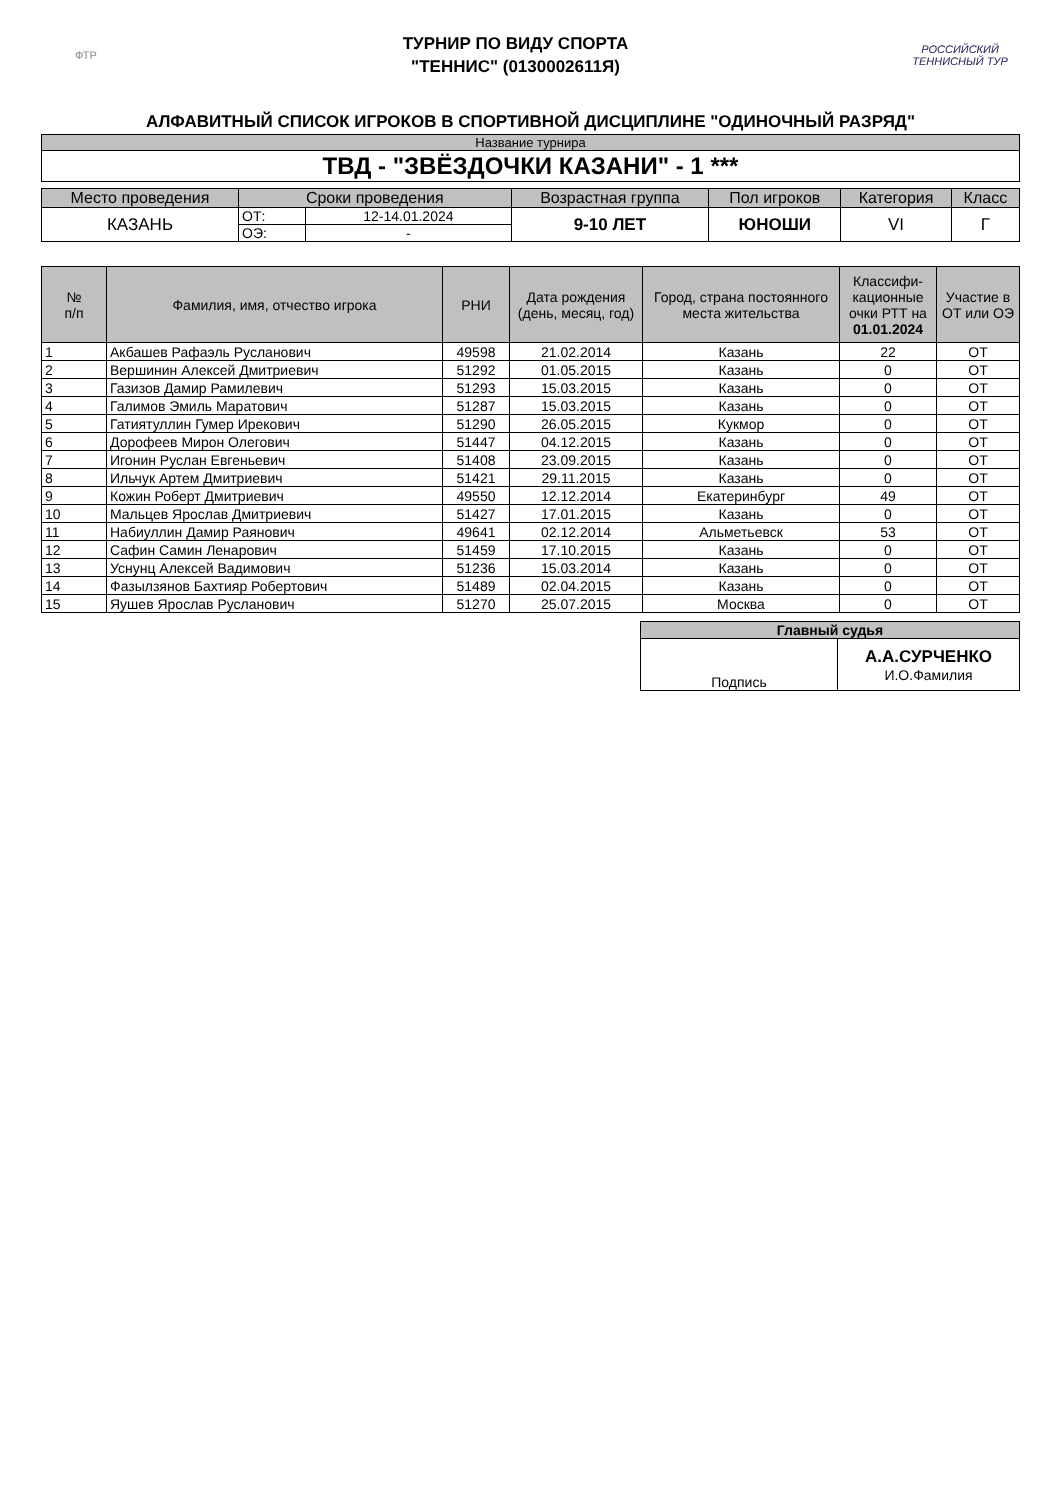ФТР
ТУРНИР ПО ВИДУ СПОРТА
"ТЕННИС" (0130002611Я)
РОССИЙСКИЙ ТЕННИСНЫЙ ТУР
АЛФАВИТНЫЙ СПИСОК ИГРОКОВ В СПОРТИВНОЙ ДИСЦИПЛИНЕ "ОДИНОЧНЫЙ РАЗРЯД"
| Название турнира |
| ТВД - "ЗВЁЗДОЧКИ КАЗАНИ" - 1 *** |
| Место проведения | Сроки проведения | | Возрастная группа | Пол игроков | Категория | Класс |
| --- | --- | --- | --- | --- | --- | --- |
| КАЗАНЬ | ОТ: | 12-14.01.2024 | 9-10 ЛЕТ | ЮНОШИ | VI | Г |
| | ОЭ: | - | | | | |
| № п/п | Фамилия, имя, отчество игрока | РНИ | Дата рождения (день, месяц, год) | Город, страна постоянного места жительства | Классифи-кационные очки РТТ на 01.01.2024 | Участие в ОТ или ОЭ |
| --- | --- | --- | --- | --- | --- | --- |
| 1 | Акбашев Рафаэль Русланович | 49598 | 21.02.2014 | Казань | 22 | ОТ |
| 2 | Вершинин Алексей Дмитриевич | 51292 | 01.05.2015 | Казань | 0 | ОТ |
| 3 | Газизов Дамир Рамилевич | 51293 | 15.03.2015 | Казань | 0 | ОТ |
| 4 | Галимов Эмиль Маратович | 51287 | 15.03.2015 | Казань | 0 | ОТ |
| 5 | Гатиятуллин Гумер Ирекович | 51290 | 26.05.2015 | Кукмор | 0 | ОТ |
| 6 | Дорофеев Мирон Олегович | 51447 | 04.12.2015 | Казань | 0 | ОТ |
| 7 | Игонин Руслан Евгеньевич | 51408 | 23.09.2015 | Казань | 0 | ОТ |
| 8 | Ильчук Артем Дмитриевич | 51421 | 29.11.2015 | Казань | 0 | ОТ |
| 9 | Кожин Роберт Дмитриевич | 49550 | 12.12.2014 | Екатеринбург | 49 | ОТ |
| 10 | Мальцев Ярослав Дмитриевич | 51427 | 17.01.2015 | Казань | 0 | ОТ |
| 11 | Набиуллин Дамир Раянович | 49641 | 02.12.2014 | Альметьевск | 53 | ОТ |
| 12 | Сафин Самин Ленарович | 51459 | 17.10.2015 | Казань | 0 | ОТ |
| 13 | Уснунц Алексей Вадимович | 51236 | 15.03.2014 | Казань | 0 | ОТ |
| 14 | Фазылзянов Бахтияр Робертович | 51489 | 02.04.2015 | Казань | 0 | ОТ |
| 15 | Яушев Ярослав Русланович | 51270 | 25.07.2015 | Москва | 0 | ОТ |
| Главный судья | |
| --- | --- |
| Подпись | А.А.СУРЧЕНКО И.О.Фамилия |